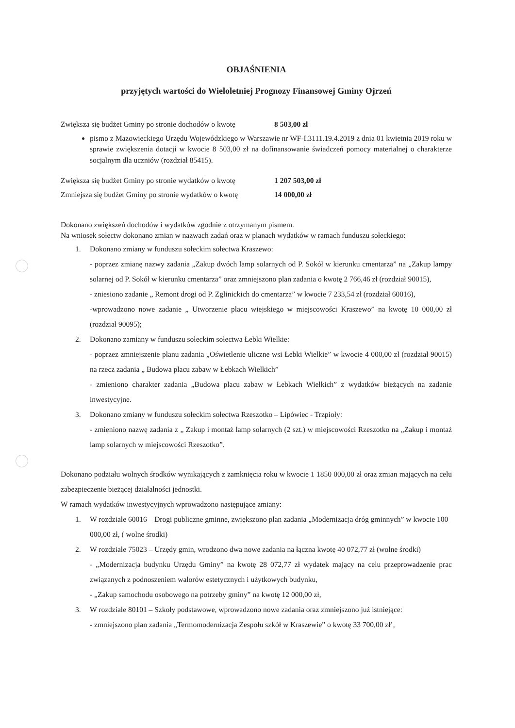OBJAŚNIENIA
przyjętych wartości do Wieloletniej Prognozy Finansowej Gminy Ojrzeń
Zwiększa się budżet Gminy po stronie dochodów o kwotę 8 503,00 zł
pismo z Mazowieckiego Urzędu Wojewódzkiego w Warszawie nr WF-I.3111.19.4.2019 z dnia 01 kwietnia 2019 roku w sprawie zwiększenia dotacji w kwocie 8 503,00 zł na dofinansowanie świadczeń pomocy materialnej o charakterze socjalnym dla uczniów (rozdział 85415).
Zwiększa się budżet Gminy po stronie wydatków o kwotę 1 207 503,00 zł
Zmniejsza się budżet Gminy po stronie wydatków o kwotę 14 000,00 zł
Dokonano zwiększeń dochodów i wydatków zgodnie z otrzymanym pismem.
Na wniosek sołectw dokonano zmian w nazwach zadań oraz w planach wydatków w ramach funduszu sołeckiego:
1. Dokonano zmiany w funduszu sołeckim sołectwa Kraszewo:
- poprzez zmianę nazwy zadania „Zakup dwóch lamp solarnych od P. Sokół w kierunku cmentarza” na „Zakup lampy solarnej od P. Sokół w kierunku cmentarza” oraz zmniejszono plan zadania o kwotę 2 766,46 zł (rozdział 90015),
- zniesiono zadanie „ Remont drogi od P. Zglinickich do cmentarza” w kwocie 7 233,54 zł (rozdział 60016),
-wprowadzono nowe zadanie „ Utworzenie placu wiejskiego w miejscowości Kraszewo” na kwotę 10 000,00 zł (rozdział 90095);
2. Dokonano zamiany w funduszu sołeckim sołectwa Łebki Wielkie:
- poprzez zmniejszenie planu zadania „Oświetlenie uliczne wsi Łebki Wielkie” w kwocie 4 000,00 zł (rozdział 90015) na rzecz zadania „ Budowa placu zabaw w Łebkach Wielkich”
- zmieniono charakter zadania „Budowa placu zabaw w Łebkach Wielkich” z wydatków bieżących na zadanie inwestycyjne.
3. Dokonano zmiany w funduszu sołeckim sołectwa Rzeszotko – Lipówiec - Trzpioły:
- zmieniono nazwę zadania z „ Zakup i montaż lamp solarnych (2 szt.) w miejscowości Rzeszotko na „Zakup i montaż lamp solarnych w miejscowości Rzeszotko”.
Dokonano podziału wolnych środków wynikających z zamknięcia roku w kwocie 1 1850 000,00 zł oraz zmian mających na celu zabezpieczenie bieżącej działalności jednostki.
W ramach wydatków inwestycyjnych wprowadzono następujące zmiany:
1. W rozdziale 60016 – Drogi publiczne gminne, zwiększono plan zadania „Modernizacja dróg gminnych” w kwocie 100 000,00 zł, ( wolne środki)
2. W rozdziale 75023 – Urzędy gmin, wrodzono dwa nowe zadania na łączna kwotę 40 072,77 zł (wolne środki)
- „Modernizacja budynku Urzędu Gminy” na kwotę 28 072,77 zł wydatek mający na celu przeprowadzenie prac związanych z podnoszeniem walorów estetycznych i użytkowych budynku,
- „Zakup samochodu osobowego na potrzeby gminy” na kwotę 12 000,00 zł,
3. W rozdziale 80101 – Szkoły podstawowe, wprowadzono nowe zadania oraz zmniejszono już istniejące:
- zmniejszono plan zadania „Termomodernizacja Zespołu szkół w Kraszewie” o kwotę 33 700,00 zł’,